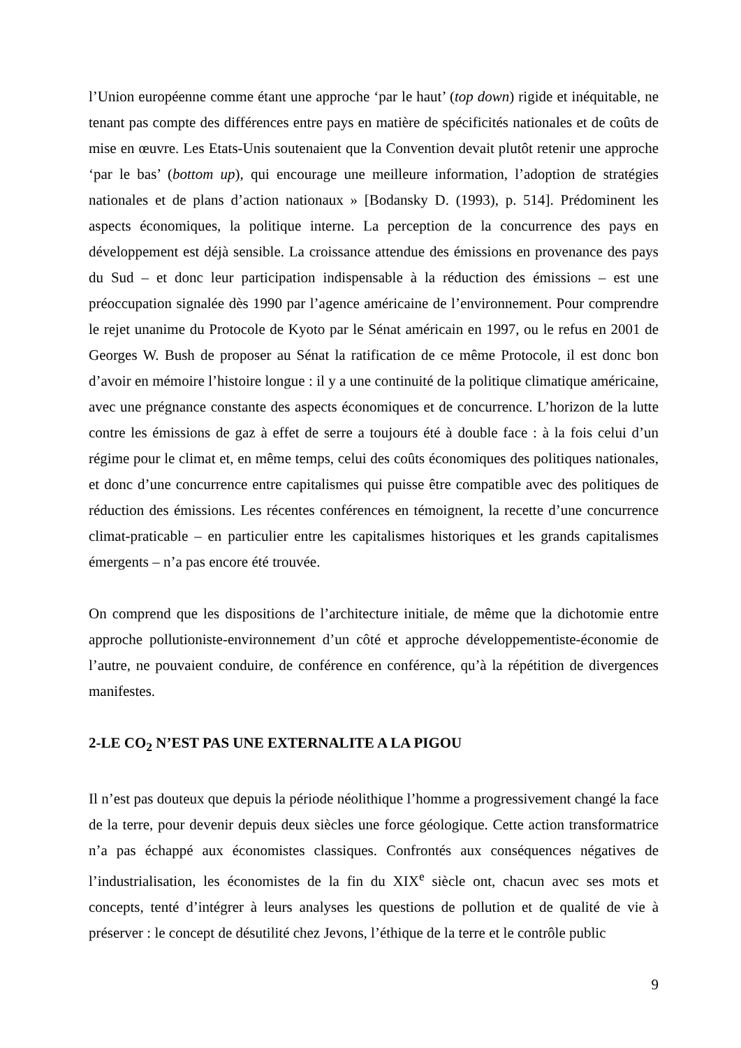l’Union européenne comme étant une approche ‘par le haut’ (top down) rigide et inéquitable, ne tenant pas compte des différences entre pays en matière de spécificités nationales et de coûts de mise en œuvre. Les Etats-Unis soutenaient que la Convention devait plutôt retenir une approche ‘par le bas’ (bottom up), qui encourage une meilleure information, l’adoption de stratégies nationales et de plans d’action nationaux » [Bodansky D. (1993), p. 514]. Prédominent les aspects économiques, la politique interne. La perception de la concurrence des pays en développement est déjà sensible. La croissance attendue des émissions en provenance des pays du Sud – et donc leur participation indispensable à la réduction des émissions – est une préoccupation signalée dès 1990 par l’agence américaine de l’environnement. Pour comprendre le rejet unanime du Protocole de Kyoto par le Sénat américain en 1997, ou le refus en 2001 de Georges W. Bush de proposer au Sénat la ratification de ce même Protocole, il est donc bon d’avoir en mémoire l’histoire longue : il y a une continuité de la politique climatique américaine, avec une prégnance constante des aspects économiques et de concurrence. L’horizon de la lutte contre les émissions de gaz à effet de serre a toujours été à double face : à la fois celui d’un régime pour le climat et, en même temps, celui des coûts économiques des politiques nationales, et donc d’une concurrence entre capitalismes qui puisse être compatible avec des politiques de réduction des émissions. Les récentes conférences en témoignent, la recette d’une concurrence climat-praticable – en particulier entre les capitalismes historiques et les grands capitalismes émergents – n’a pas encore été trouvée.
On comprend que les dispositions de l’architecture initiale, de même que la dichotomie entre approche pollutioniste-environnement d’un côté et approche développementiste-économie de l’autre, ne pouvaient conduire, de conférence en conférence, qu’à la répétition de divergences manifestes.
2-LE CO<sub>2</sub> N’EST PAS UNE EXTERNALITE A LA PIGOU
Il n’est pas douteux que depuis la période néolithique l’homme a progressivement changé la face de la terre, pour devenir depuis deux siècles une force géologique. Cette action transformatrice n’a pas échappé aux économistes classiques. Confrontés aux conséquences négatives de l’industrialisation, les économistes de la fin du XIX<sup>e</sup> siècle ont, chacun avec ses mots et concepts, tenté d’intégrer à leurs analyses les questions de pollution et de qualité de vie à préserver : le concept de désutilité chez Jevons, l’éthique de la terre et le contrôle public
9